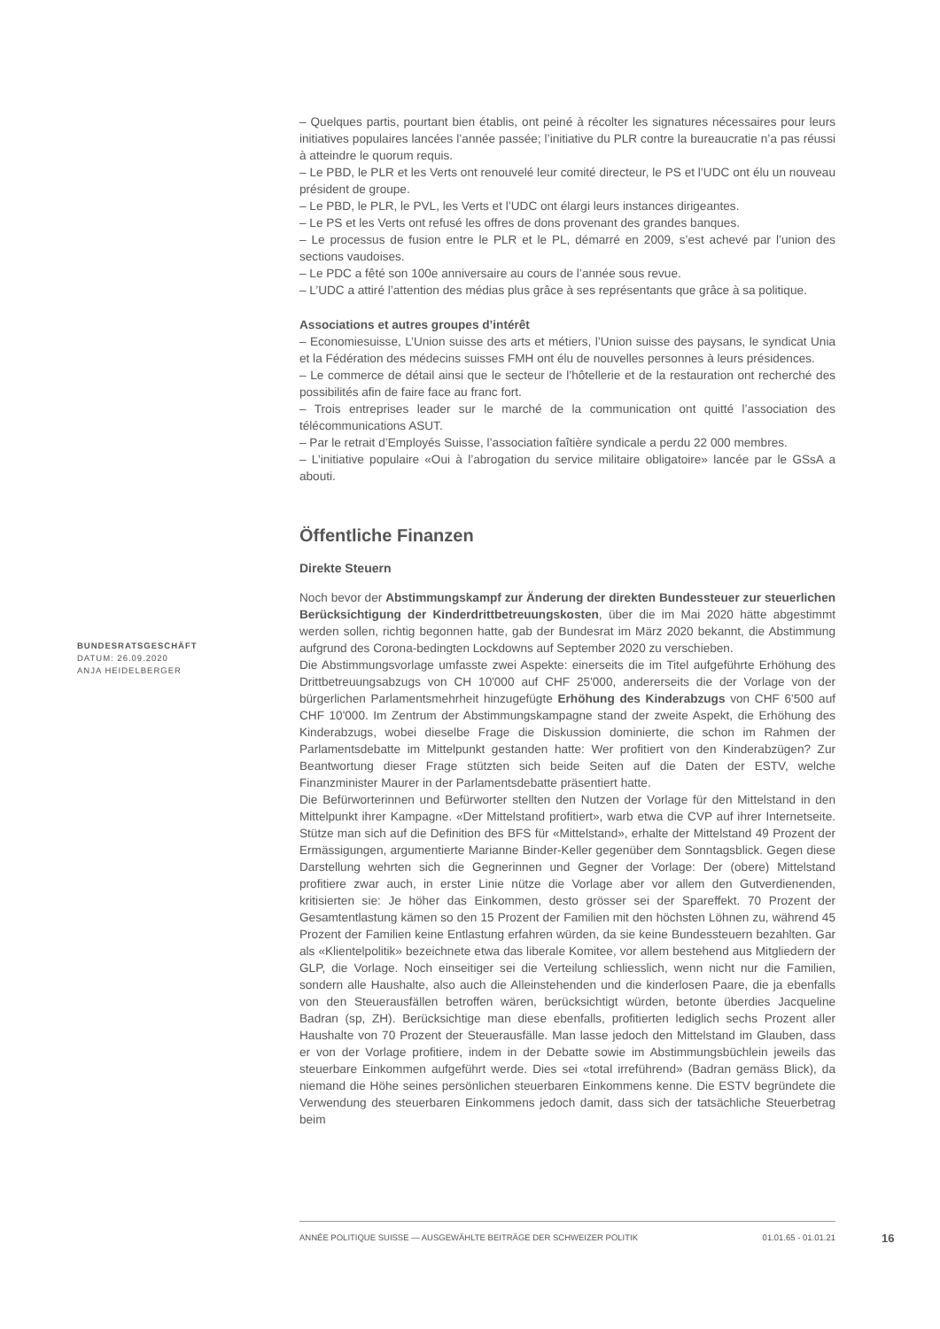– Quelques partis, pourtant bien établis, ont peiné à récolter les signatures nécessaires pour leurs initiatives populaires lancées l’année passée; l’initiative du PLR contre la bureaucratie n’a pas réussi à atteindre le quorum requis.
– Le PBD, le PLR et les Verts ont renouvelé leur comité directeur, le PS et l’UDC ont élu un nouveau président de groupe.
– Le PBD, le PLR, le PVL, les Verts et l’UDC ont élargi leurs instances dirigeantes.
– Le PS et les Verts ont refusé les offres de dons provenant des grandes banques.
– Le processus de fusion entre le PLR et le PL, démarré en 2009, s’est achevé par l’union des sections vaudoises.
– Le PDC a fêté son 100e anniversaire au cours de l’année sous revue.
– L’UDC a attiré l’attention des médias plus grâce à ses représentants que grâce à sa politique.
Associations et autres groupes d’intérêt
– Economiesuisse, L’Union suisse des arts et métiers, l’Union suisse des paysans, le syndicat Unia et la Fédération des médecins suisses FMH ont élu de nouvelles personnes à leurs présidences.
– Le commerce de détail ainsi que le secteur de l’hôtellerie et de la restauration ont recherché des possibilités afin de faire face au franc fort.
– Trois entreprises leader sur le marché de la communication ont quitté l’association des télécommunications ASUT.
– Par le retrait d’Employés Suisse, l’association faîtière syndicale a perdu 22 000 membres.
– L’initiative populaire «Oui à l’abrogation du service militaire obligatoire» lancée par le GSsA a abouti.
Öffentliche Finanzen
Direkte Steuern
Noch bevor der Abstimmungskampf zur Änderung der direkten Bundessteuer zur steuerlichen Berücksichtigung der Kinderdrittbetreuungskosten, über die im Mai 2020 hätte abgestimmt werden sollen, richtig begonnen hatte, gab der Bundesrat im März 2020 bekannt, die Abstimmung aufgrund des Corona-bedingten Lockdowns auf September 2020 zu verschieben.
Die Abstimmungsvorlage umfasste zwei Aspekte: einerseits die im Titel aufgeführte Erhöhung des Drittbetreuungsabzugs von CH 10'000 auf CHF 25'000, andererseits die der Vorlage von der bürgerlichen Parlamentsmehrheit hinzugefügte Erhöhung des Kinderabzugs von CHF 6'500 auf CHF 10'000. Im Zentrum der Abstimmungskampagne stand der zweite Aspekt, die Erhöhung des Kinderabzugs, wobei dieselbe Frage die Diskussion dominierte, die schon im Rahmen der Parlamentsdebatte im Mittelpunkt gestanden hatte: Wer profitiert von den Kinderabzügen? Zur Beantwortung dieser Frage stützten sich beide Seiten auf die Daten der ESTV, welche Finanzminister Maurer in der Parlamentsdebatte präsentiert hatte.
Die Befürworterinnen und Befürworter stellten den Nutzen der Vorlage für den Mittelstand in den Mittelpunkt ihrer Kampagne. «Der Mittelstand profitiert», warb etwa die CVP auf ihrer Internetseite. Stütze man sich auf die Definition des BFS für «Mittelstand», erhalte der Mittelstand 49 Prozent der Ermässigungen, argumentierte Marianne Binder-Keller gegenüber dem Sonntagsblick. Gegen diese Darstellung wehrten sich die Gegnerinnen und Gegner der Vorlage: Der (obere) Mittelstand profitiere zwar auch, in erster Linie nütze die Vorlage aber vor allem den Gutverdienenden, kritisierten sie: Je höher das Einkommen, desto grösser sei der Spareffekt. 70 Prozent der Gesamtentlastung kämen so den 15 Prozent der Familien mit den höchsten Löhnen zu, während 45 Prozent der Familien keine Entlastung erfahren würden, da sie keine Bundessteuern bezahlten. Gar als «Klientelpolitik» bezeichnete etwa das liberale Komitee, vor allem bestehend aus Mitgliedern der GLP, die Vorlage. Noch einseitiger sei die Verteilung schliesslich, wenn nicht nur die Familien, sondern alle Haushalte, also auch die Alleinstehenden und die kinderlosen Paare, die ja ebenfalls von den Steuerausfällen betroffen wären, berücksichtigt würden, betonte überdies Jacqueline Badran (sp, ZH). Berücksichtige man diese ebenfalls, profitierten lediglich sechs Prozent aller Haushalte von 70 Prozent der Steuerausfälle. Man lasse jedoch den Mittelstand im Glauben, dass er von der Vorlage profitiere, indem in der Debatte sowie im Abstimmungsbüchlein jeweils das steuerbare Einkommen aufgeführt werde. Dies sei «total irreführend» (Badran gemäss Blick), da niemand die Höhe seines persönlichen steuerbaren Einkommens kenne. Die ESTV begründete die Verwendung des steuerbaren Einkommens jedoch damit, dass sich der tatsächliche Steuerbetrag beim
BUNDESRATSGESCHÄFT
DATUM: 26.09.2020
ANJA HEIDELBERGER
ANNÉE POLITIQUE SUISSE — AUSGEWÄHLTE BEITRÄGE DER SCHWEIZER POLITIK 01.01.65 - 01.01.21
16